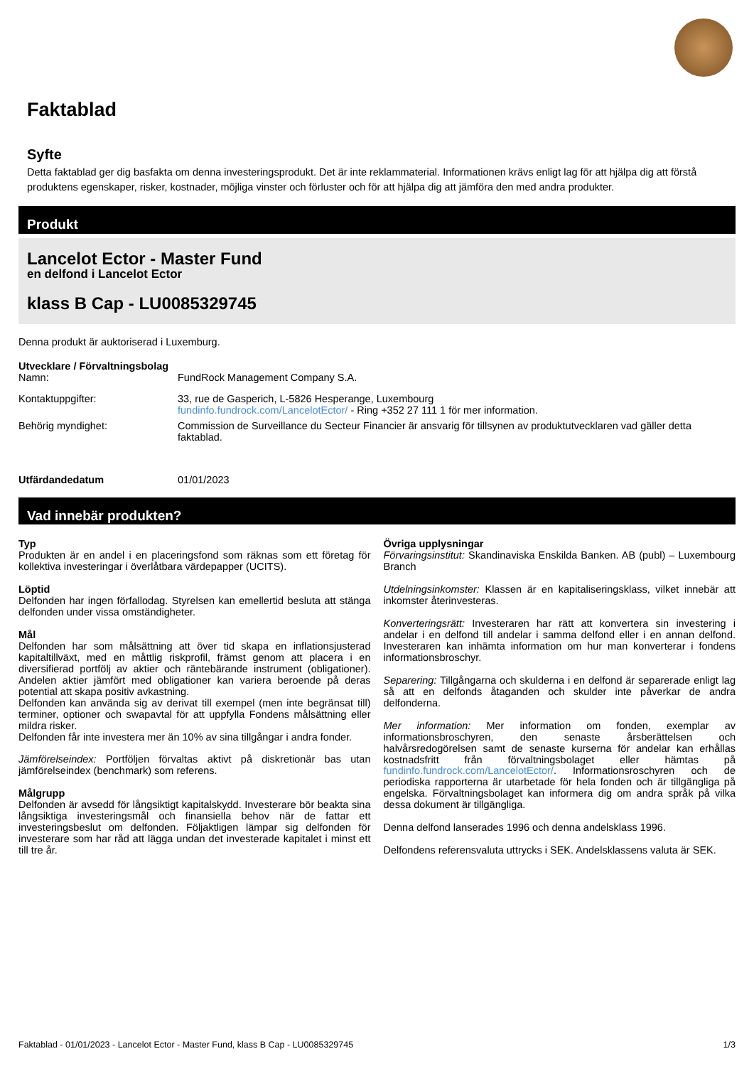Faktablad
Syfte
Detta faktablad ger dig basfakta om denna investeringsprodukt. Det är inte reklammaterial. Informationen krävs enligt lag för att hjälpa dig att förstå produktens egenskaper, risker, kostnader, möjliga vinster och förluster och för att hjälpa dig att jämföra den med andra produkter.
Produkt
Lancelot Ector - Master Fund
en delfond i Lancelot Ector
klass B Cap - LU0085329745
Denna produkt är auktoriserad i Luxemburg.
Utvecklare / Förvaltningsbolag
| Namn: | FundRock Management Company S.A. |
| Kontaktuppgifter: | 33, rue de Gasperich, L-5826 Hesperange, Luxembourg fundinfo.fundrock.com/LancelotEctor/ - Ring +352 27 111 1 för mer information. |
| Behörig myndighet: | Commission de Surveillance du Secteur Financier är ansvarig för tillsynen av produktutvecklaren vad gäller detta faktablad. |
| Utfärdandedatum | 01/01/2023 |
Vad innebär produkten?
Typ
Produkten är en andel i en placeringsfond som räknas som ett företag för kollektiva investeringar i överlåtbara värdepapper (UCITS).
Löptid
Delfonden har ingen förfallodag. Styrelsen kan emellertid besluta att stänga delfonden under vissa omständigheter.
Mål
Delfonden har som målsättning att över tid skapa en inflationsjusterad kapitaltillväxt, med en måttlig riskprofil, främst genom att placera i en diversifierad portfölj av aktier och räntebärande instrument (obligationer). Andelen aktier jämfört med obligationer kan variera beroende på deras potential att skapa positiv avkastning.
Delfonden kan använda sig av derivat till exempel (men inte begränsat till) terminer, optioner och swapavtal för att uppfylla Fondens målsättning eller mildra risker.
Delfonden får inte investera mer än 10% av sina tillgångar i andra fonder.
Jämförelseindex: Portföljen förvaltas aktivt på diskretionär bas utan jämförelseindex (benchmark) som referens.
Målgrupp
Delfonden är avsedd för långsiktigt kapitalskydd. Investerare bör beakta sina långsiktiga investeringsmål och finansiella behov när de fattar ett investeringsbeslut om delfonden. Följaktligen lämpar sig delfonden för investerare som har råd att lägga undan det investerade kapitalet i minst ett till tre år.
Övriga upplysningar
Förvaringsinstitut: Skandinaviska Enskilda Banken. AB (publ) – Luxembourg Branch
Utdelningsinkomster: Klassen är en kapitaliseringsklass, vilket innebär att inkomster återinvesteras.
Konverteringsrätt: Investeraren har rätt att konvertera sin investering i andelar i en delfond till andelar i samma delfond eller i en annan delfond. Investeraren kan inhämta information om hur man konverterar i fondens informationsbroschyr.
Separering: Tillgångarna och skulderna i en delfond är separerade enligt lag så att en delfonds åtaganden och skulder inte påverkar de andra delfonderna.
Mer information: Mer information om fonden, exemplar av informationsbroschyren, den senaste årsberättelsen och halvårsredogörelsen samt de senaste kurserna för andelar kan erhållas kostnadsfritt från förvaltningsbolaget eller hämtas på fundinfo.fundrock.com/LancelotEctor/. Informationsroschyren och de periodiska rapporterna är utarbetade för hela fonden och är tillgängliga på engelska. Förvaltningsbolaget kan informera dig om andra språk på vilka dessa dokument är tillgängliga.
Denna delfond lanserades 1996 och denna andelsklass 1996.
Delfondens referensvaluta uttrycks i SEK. Andelsklassens valuta är SEK.
Faktablad - 01/01/2023 - Lancelot Ector - Master Fund, klass B Cap - LU0085329745 1/3